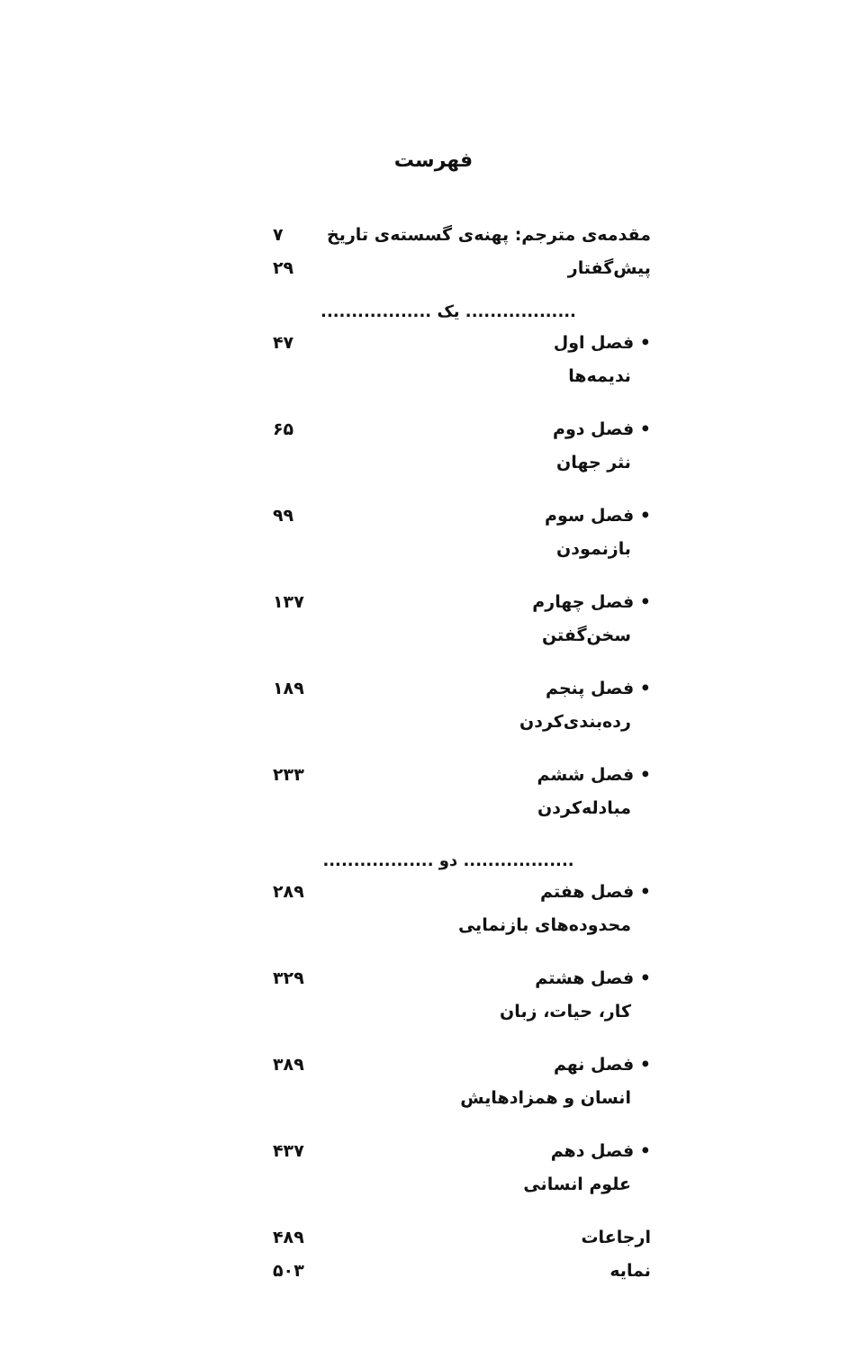فهرست
مقدمه‌ی مترجم: پهنه‌ی گسسته‌ی تاریخ ۷
پیش‌گفتار ۲۹
.................. یک ..................
• فصل اول ۴۷
ندیمه‌ها
• فصل دوم ۶۵
نثر جهان
• فصل سوم ۹۹
بازنمودن
• فصل چهارم ۱۳۷
سخن‌گفتن
• فصل پنجم ۱۸۹
رده‌بندی‌کردن
• فصل ششم ۲۳۳
مبادله‌کردن
.................. دو ..................
• فصل هفتم ۲۸۹
محدوده‌های بازنمایی
• فصل هشتم ۳۲۹
کار، حیات، زبان
• فصل نهم ۳۸۹
انسان و همزادهایش
• فصل دهم ۴۳۷
علوم انسانی
ارجاعات ۴۸۹
نمایه ۵۰۳